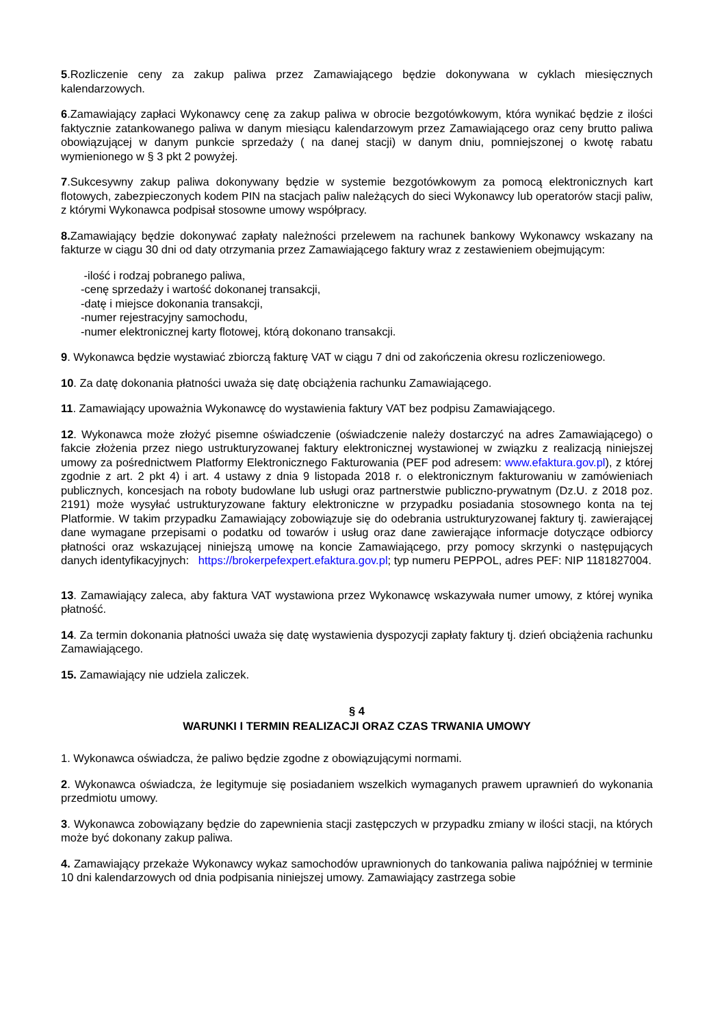5.Rozliczenie ceny za zakup paliwa przez Zamawiającego będzie dokonywana w cyklach miesięcznych kalendarzowych.
6.Zamawiający zapłaci Wykonawcy cenę za zakup paliwa w obrocie bezgotówkowym, która wynikać będzie z ilości faktycznie zatankowanego paliwa w danym miesiącu kalendarzowym przez Zamawiającego oraz ceny brutto paliwa obowiązującej w danym punkcie sprzedaży ( na danej stacji) w danym dniu, pomniejszonej o kwotę rabatu wymienionego w § 3 pkt 2 powyżej.
7.Sukcesywny zakup paliwa dokonywany będzie w systemie bezgotówkowym za pomocą elektronicznych kart flotowych, zabezpieczonych kodem PIN na stacjach paliw należących do sieci Wykonawcy lub operatorów stacji paliw, z którymi Wykonawca podpisał stosowne umowy współpracy.
8. Zamawiający będzie dokonywać zapłaty należności przelewem na rachunek bankowy Wykonawcy wskazany na fakturze w ciągu 30 dni od daty otrzymania przez Zamawiającego faktury wraz z zestawieniem obejmującym:
-ilość i rodzaj pobranego paliwa,
-cenę sprzedaży i wartość dokonanej transakcji,
-datę i miejsce dokonania transakcji,
-numer rejestracyjny samochodu,
-numer elektronicznej karty flotowej, którą dokonano transakcji.
9. Wykonawca będzie wystawiać zbiorczą fakturę VAT w ciągu 7 dni od zakończenia okresu rozliczeniowego.
10. Za datę dokonania płatności uważa się datę obciążenia rachunku Zamawiającego.
11. Zamawiający upoważnia Wykonawcę do wystawienia faktury VAT bez podpisu Zamawiającego.
12. Wykonawca może złożyć pisemne oświadczenie (oświadczenie należy dostarczyć na adres Zamawiającego) o fakcie złożenia przez niego ustrukturyzowanej faktury elektronicznej wystawionej w związku z realizacją niniejszej umowy za pośrednictwem Platformy Elektronicznego Fakturowania (PEF pod adresem: www.efaktura.gov.pl), z której zgodnie z art. 2 pkt 4) i art. 4 ustawy z dnia 9 listopada 2018 r. o elektronicznym fakturowaniu w zamówieniach publicznych, koncesjach na roboty budowlane lub usługi oraz partnerstwie publiczno-prywatnym (Dz.U. z 2018 poz. 2191) może wysyłać ustrukturyzowane faktury elektroniczne w przypadku posiadania stosownego konta na tej Platformie. W takim przypadku Zamawiający zobowiązuje się do odebrania ustrukturyzowanej faktury tj. zawierającej dane wymagane przepisami o podatku od towarów i usług oraz dane zawierające informacje dotyczące odbiorcy płatności oraz wskazującej niniejszą umowę na koncie Zamawiającego, przy pomocy skrzynki o następujących danych identyfikacyjnych: https://brokerpefexpert.efaktura.gov.pl; typ numeru PEPPOL, adres PEF: NIP 1181827004.
13. Zamawiający zaleca, aby faktura VAT wystawiona przez Wykonawcę wskazywała numer umowy, z której wynika płatność.
14. Za termin dokonania płatności uważa się datę wystawienia dyspozycji zapłaty faktury tj. dzień obciążenia rachunku Zamawiającego.
15. Zamawiający nie udziela zaliczek.
§ 4
WARUNKI I TERMIN REALIZACJI ORAZ CZAS TRWANIA UMOWY
1. Wykonawca oświadcza, że paliwo będzie zgodne z obowiązującymi normami.
2. Wykonawca oświadcza, że legitymuje się posiadaniem wszelkich wymaganych prawem uprawnień do wykonania przedmiotu umowy.
3. Wykonawca zobowiązany będzie do zapewnienia stacji zastępczych w przypadku zmiany w ilości stacji, na których może być dokonany zakup paliwa.
4. Zamawiający przekaże Wykonawcy wykaz samochodów uprawnionych do tankowania paliwa najpóźniej w terminie 10 dni kalendarzowych od dnia podpisania niniejszej umowy. Zamawiający zastrzega sobie